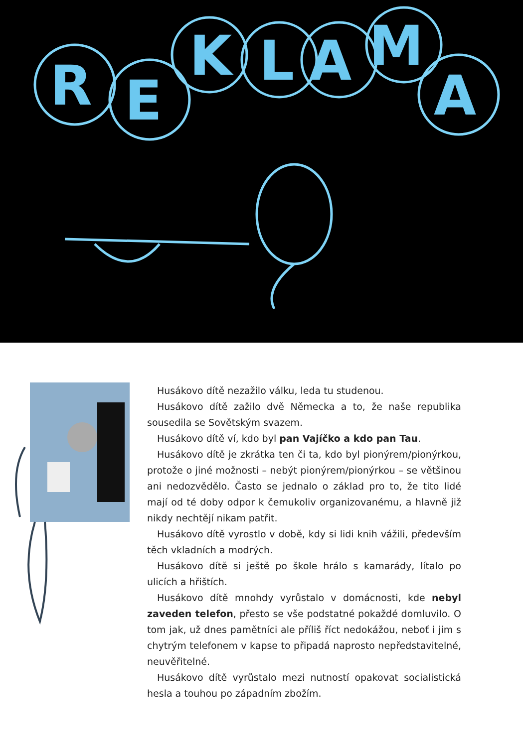R
E
K
L
A
M
A
Husákovo dítě nezažilo válku, leda tu studenou.
Husákovo dítě zažilo dvě Německa a to, že naše republika sousedila se Sovětským svazem.
Husákovo dítě ví, kdo byl pan Vajíčko a kdo pan Tau.
Husákovo dítě je zkrátka ten či ta, kdo byl pionýrem/pionýrkou, protože o jiné možnosti – nebýt pionýrem/pionýrkou – se většinou ani nedozvědělo. Často se jednalo o základ pro to, že tito lidé mají od té doby odpor k čemukoliv organizovanému, a hlavně již nikdy nechtějí nikam patřit.
Husákovo dítě vyrostlo v době, kdy si lidi knih vážili, především těch vkladních a modrých.
Husákovo dítě si ještě po škole hrálo s kamarády, lítalo po ulicích a hřištích.
Husákovo dítě mnohdy vyrůstalo v domácnosti, kde nebyl zaveden telefon, přesto se vše podstatné pokaždé domluvilo. O tom jak, už dnes pamětníci ale příliš říct nedokážou, neboť i jim s chytrým telefonem v kapse to připadá naprosto nepředstavitelné, neuvěřitelné.
Husákovo dítě vyrůstalo mezi nutností opakovat socialistická hesla a touhou po západním zbožím.